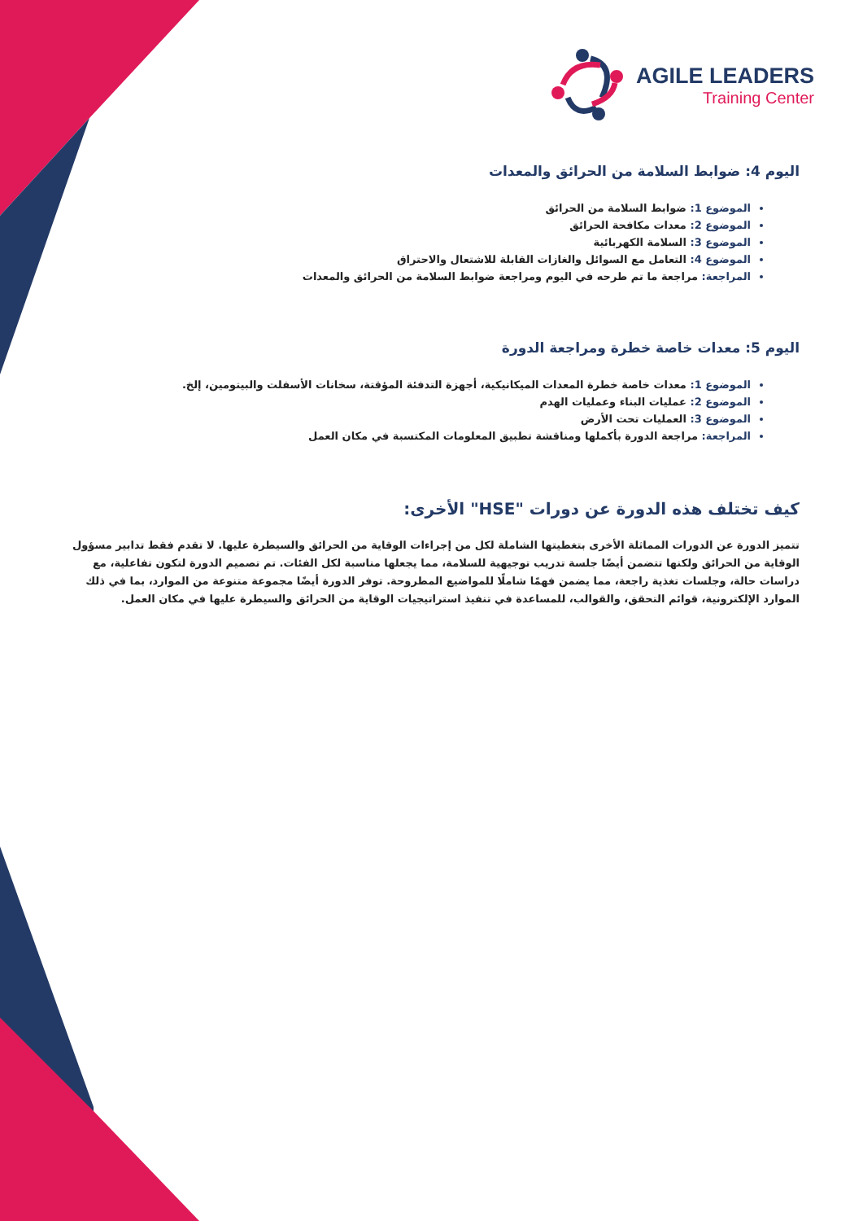AGILE LEADERS
Training Center
اليوم 4: ضوابط السلامة من الحرائق والمعدات
الموضوع 1: ضوابط السلامة من الحرائق
الموضوع 2: معدات مكافحة الحرائق
الموضوع 3: السلامة الكهربائية
الموضوع 4: التعامل مع السوائل والغازات القابلة للاشتعال والاحتراق
المراجعة: مراجعة ما تم طرحه في اليوم ومراجعة ضوابط السلامة من الحرائق والمعدات
اليوم 5: معدات خاصة خطرة ومراجعة الدورة
الموضوع 1: معدات خاصة خطرة المعدات الميكانيكية، أجهزة التدفئة المؤقتة، سخانات الأسفلت والبيتومين، إلخ.
الموضوع 2: عمليات البناء وعمليات الهدم
الموضوع 3: العمليات تحت الأرض
المراجعة: مراجعة الدورة بأكملها ومناقشة تطبيق المعلومات المكتسبة في مكان العمل
كيف تختلف هذه الدورة عن دورات "HSE" الأخرى:
تتميز الدورة عن الدورات المماثلة الأخرى بتغطيتها الشاملة لكل من إجراءات الوقاية من الحرائق والسيطرة عليها. لا تقدم فقط تدابير مسؤول الوقاية من الحرائق ولكنها تتضمن أيضًا جلسة تدريب توجيهية للسلامة، مما يجعلها مناسبة لكل الفئات. تم تصميم الدورة لتكون تفاعلية، مع دراسات حالة، وجلسات تغذية راجعة، مما يضمن فهمًا شاملًا للمواضيع المطروحة. توفر الدورة أيضًا مجموعة متنوعة من الموارد، بما في ذلك الموارد الإلكترونية، قوائم التحقق، والقوالب، للمساعدة في تنفيذ استراتيجيات الوقاية من الحرائق والسيطرة عليها في مكان العمل.